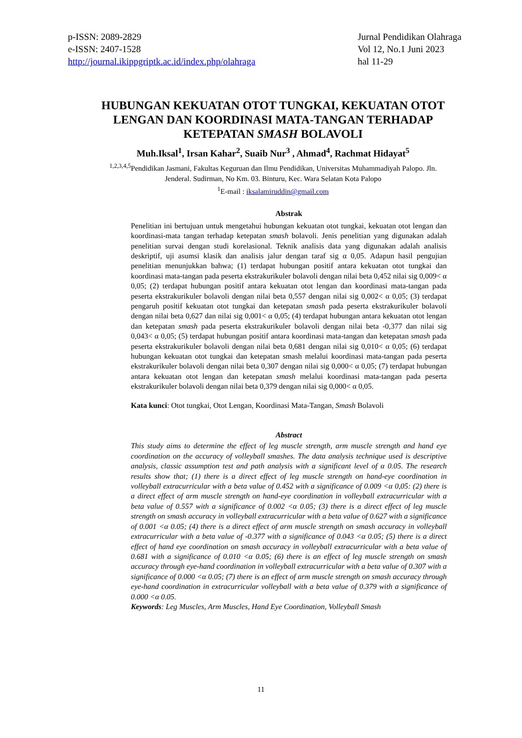p-ISSN: 2089-2829
e-ISSN: 2407-1528
http://journal.ikippgriptk.ac.id/index.php/olahraga
Jurnal Pendidikan Olahraga
Vol 12, No.1 Juni 2023
hal 11-29
HUBUNGAN KEKUATAN OTOT TUNGKAI, KEKUATAN OTOT LENGAN DAN KOORDINASI MATA-TANGAN TERHADAP KETEPATAN SMASH BOLAVOLI
Muh.Iksal<sup>1</sup>, Irsan Kahar<sup>2</sup>, Suaib Nur<sup>3</sup> , Ahmad<sup>4</sup>, Rachmat Hidayat<sup>5</sup>
<sup>1,2,3,4,5</sup>Pendidikan Jasmani, Fakultas Keguruan dan Ilmu Pendidikan, Universitas Muhammadiyah Palopo. Jln. Jenderal. Sudirman, No Km. 03. Binturu, Kec. Wara Selatan Kota Palopo
<sup>1</sup> E-mail : iksalamiruddin@gmail.com
Abstrak
Penelitian ini bertujuan untuk mengetahui hubungan kekuatan otot tungkai, kekuatan otot lengan dan koordinasi-mata tangan terhadap ketepatan smash bolavoli. Jenis penelitian yang digunakan adalah penelitian survai dengan studi korelasional. Teknik analisis data yang digunakan adalah analisis deskriptif, uji asumsi klasik dan analisis jalur dengan taraf sig α 0,05. Adapun hasil pengujian penelitian menunjukkan bahwa; (1) terdapat hubungan positif antara kekuatan otot tungkai dan koordinasi mata-tangan pada peserta ekstrakurikuler bolavoli dengan nilai beta 0,452 nilai sig 0,009< α 0,05; (2) terdapat hubungan positif antara kekuatan otot lengan dan koordinasi mata-tangan pada peserta ekstrakurikuler bolavoli dengan nilai beta 0,557 dengan nilai sig 0,002< α 0,05; (3) terdapat pengaruh positif kekuatan otot tungkai dan ketepatan smash pada peserta ekstrakurikuler bolavoli dengan nilai beta 0,627 dan nilai sig 0,001< α 0,05; (4) terdapat hubungan antara kekuatan otot lengan dan ketepatan smash pada peserta ekstrakurikuler bolavoli dengan nilai beta -0,377 dan nilai sig 0,043< α 0,05; (5) terdapat hubungan positif antara koordinasi mata-tangan dan ketepatan smash pada peserta ekstrakurikuler bolavoli dengan nilai beta 0,681 dengan nilai sig 0,010< α 0,05; (6) terdapat hubungan kekuatan otot tungkai dan ketepatan smash melalui koordinasi mata-tangan pada peserta ekstrakurikuler bolavoli dengan nilai beta 0,307 dengan nilai sig 0,000< α 0,05; (7) terdapat hubungan antara kekuatan otot lengan dan ketepatan smash melalui koordinasi mata-tangan pada peserta ekstrakurikuler bolavoli dengan nilai beta 0,379 dengan nilai sig 0,000< α 0,05.
Kata kunci: Otot tungkai, Otot Lengan, Koordinasi Mata-Tangan, Smash Bolavoli
Abstract
This study aims to determine the effect of leg muscle strength, arm muscle strength and hand eye coordination on the accuracy of volleyball smashes. The data analysis technique used is descriptive analysis, classic assumption test and path analysis with a significant level of α 0.05. The research results show that; (1) there is a direct effect of leg muscle strength on hand-eye coordination in volleyball extracurricular with a beta value of 0.452 with a significance of 0.009 <α 0,05: (2) there is a direct effect of arm muscle strength on hand-eye coordination in volleyball extracurricular with a beta value of 0.557 with a significance of 0.002 <α 0.05; (3) there is a direct effect of leg muscle strength on smash accuracy in volleyball extracurricular with a beta value of 0.627 with a significance of 0.001 <α 0.05; (4) there is a direct effect of arm muscle strength on smash accuracy in volleyball extracurricular with a beta value of -0.377 with a significance of 0.043 <α 0.05; (5) there is a direct effect of hand eye coordination on smash accuracy in volleyball extracurricular with a beta value of 0.681 with a significance of 0.010 <α 0.05; (6) there is an effect of leg muscle strength on smash accuracy through eye-hand coordination in volleyball extracurricular with a beta value of 0.307 with a significance of 0.000 <α 0.05; (7) there is an effect of arm muscle strength on smash accuracy through eye-hand coordination in extracurricular volleyball with a beta value of 0.379 with a significance of 0.000 <α 0.05.
Keywords: Leg Muscles, Arm Muscles, Hand Eye Coordination, Volleyball Smash
11